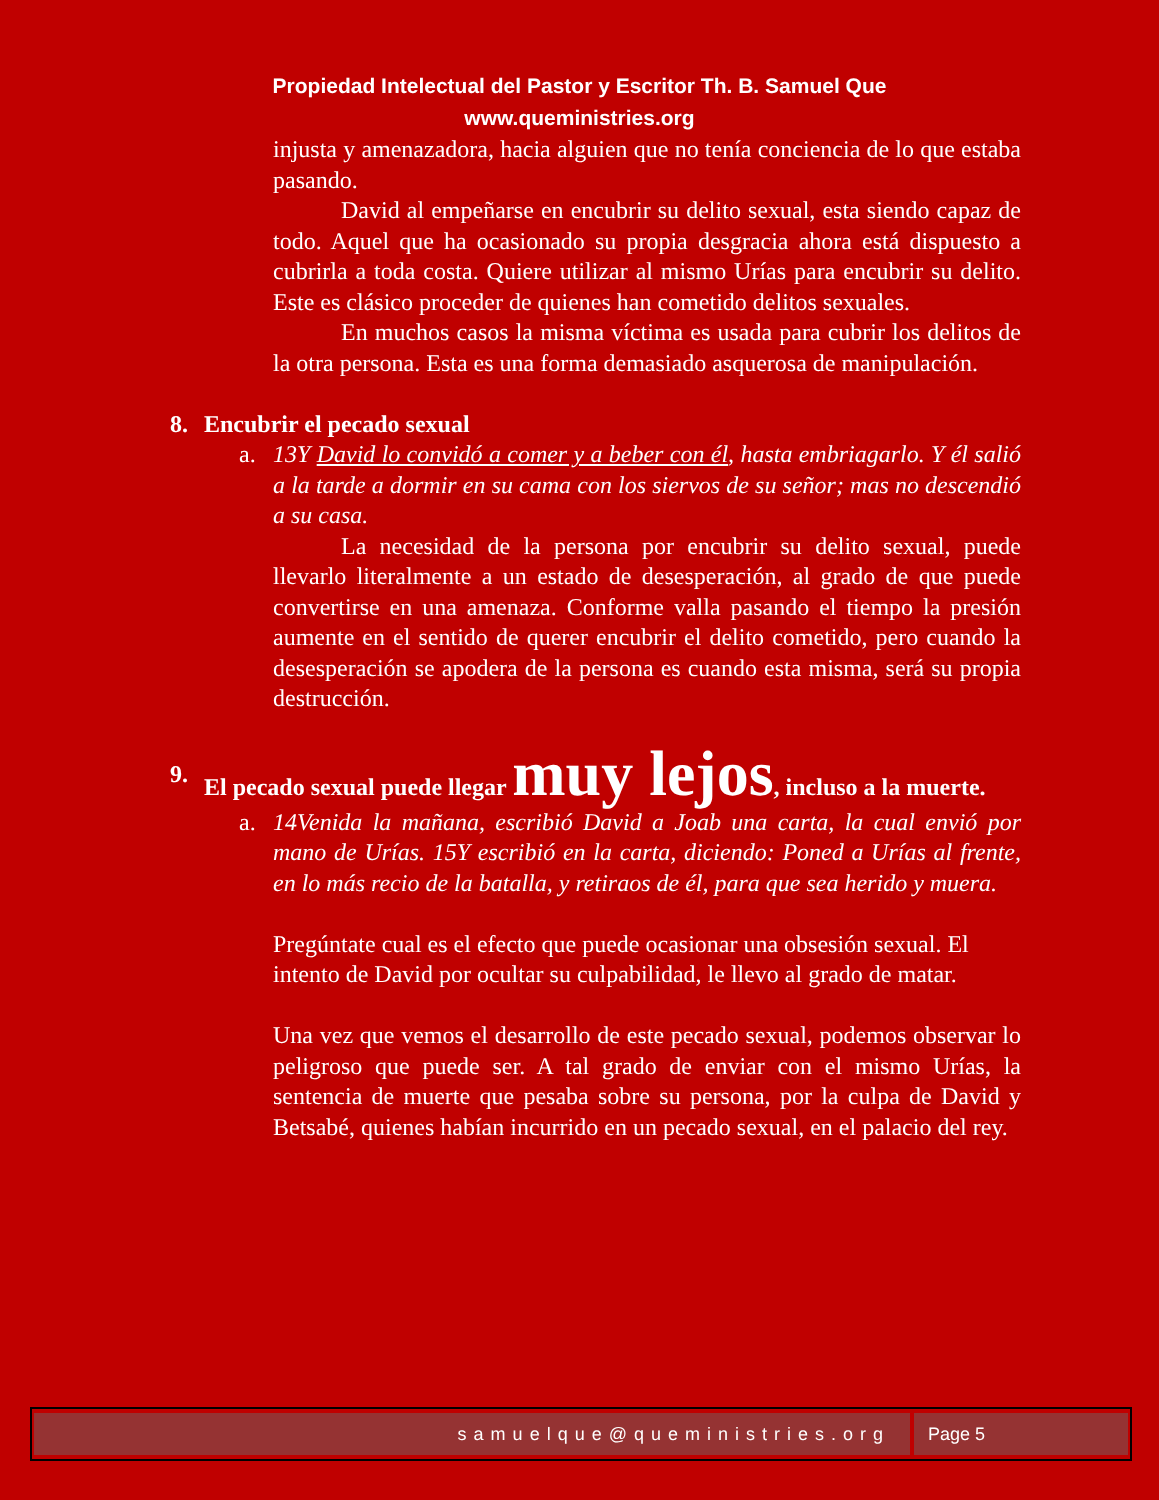Propiedad Intelectual del Pastor y Escritor Th. B. Samuel Que
www.queministries.org
injusta y amenazadora, hacia alguien que no tenía conciencia de lo que estaba pasando.
David al empeñarse en encubrir su delito sexual, esta siendo capaz de todo. Aquel que ha ocasionado su propia desgracia ahora está dispuesto a cubrirla a toda costa. Quiere utilizar al mismo Urías para encubrir su delito. Este es clásico proceder de quienes han cometido delitos sexuales.
En muchos casos la misma víctima es usada para cubrir los delitos de la otra persona. Esta es una forma demasiado asquerosa de manipulación.
8. Encubrir el pecado sexual
a. 13Y David lo convidó a comer y a beber con él, hasta embriagarlo. Y él salió a la tarde a dormir en su cama con los siervos de su señor; mas no descendió a su casa.
La necesidad de la persona por encubrir su delito sexual, puede llevarlo literalmente a un estado de desesperación, al grado de que puede convertirse en una amenaza. Conforme valla pasando el tiempo la presión aumente en el sentido de querer encubrir el delito cometido, pero cuando la desesperación se apodera de la persona es cuando esta misma, será su propia destrucción.
9. El pecado sexual puede llegar muy lejos, incluso a la muerte.
a. 14Venida la mañana, escribió David a Joab una carta, la cual envió por mano de Urías. 15Y escribió en la carta, diciendo: Poned a Urías al frente, en lo más recio de la batalla, y retiraos de él, para que sea herido y muera.
Pregúntate cual es el efecto que puede ocasionar una obsesión sexual. El intento de David por ocultar su culpabilidad, le llevo al grado de matar.
Una vez que vemos el desarrollo de este pecado sexual, podemos observar lo peligroso que puede ser. A tal grado de enviar con el mismo Urías, la sentencia de muerte que pesaba sobre su persona, por la culpa de David y Betsabé, quienes habían incurrido en un pecado sexual, en el palacio del rey.
samuelque@queministries.org Page 5